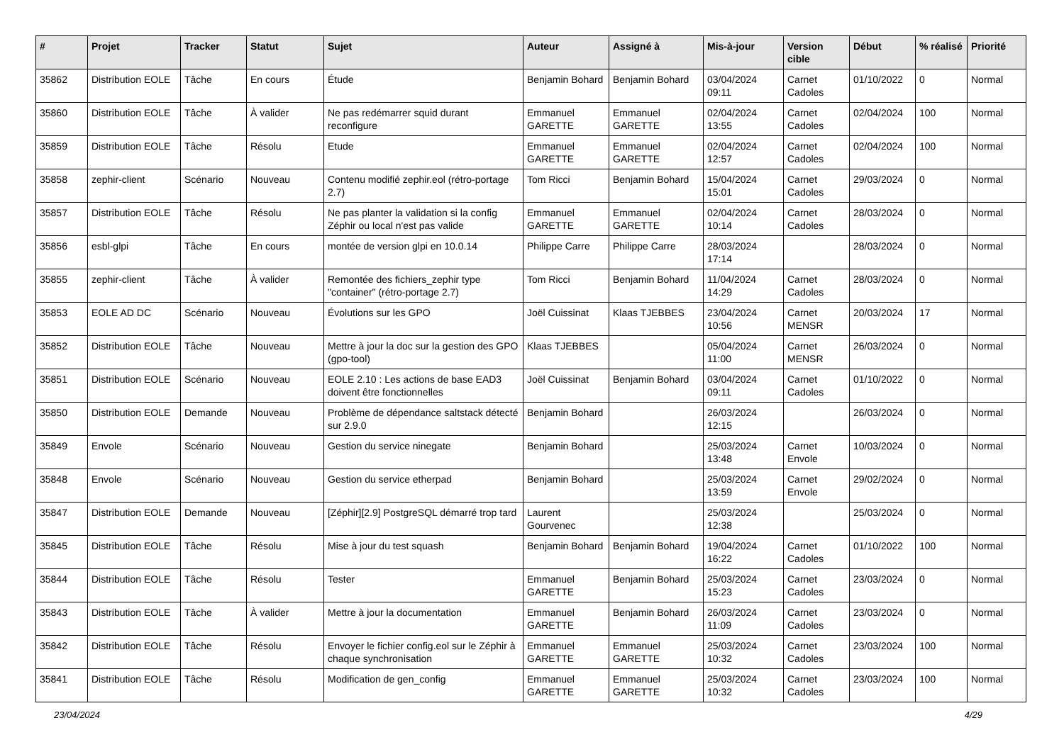| # | Projet | Tracker | Statut | Sujet | Auteur | Assigné à | Mis-à-jour | Version cible | Début | % réalisé | Priorité |
| --- | --- | --- | --- | --- | --- | --- | --- | --- | --- | --- | --- |
| 35862 | Distribution EOLE | Tâche | En cours | Étude | Benjamin Bohard | Benjamin Bohard | 03/04/2024 09:11 | Carnet Cadoles | 01/10/2022 | 0 | Normal |
| 35860 | Distribution EOLE | Tâche | À valider | Ne pas redémarrer squid durant reconfigure | Emmanuel GARETTE | Emmanuel GARETTE | 02/04/2024 13:55 | Carnet Cadoles | 02/04/2024 | 100 | Normal |
| 35859 | Distribution EOLE | Tâche | Résolu | Etude | Emmanuel GARETTE | Emmanuel GARETTE | 02/04/2024 12:57 | Carnet Cadoles | 02/04/2024 | 100 | Normal |
| 35858 | zephir-client | Scénario | Nouveau | Contenu modifié zephir.eol (rétro-portage 2.7) | Tom Ricci | Benjamin Bohard | 15/04/2024 15:01 | Carnet Cadoles | 29/03/2024 | 0 | Normal |
| 35857 | Distribution EOLE | Tâche | Résolu | Ne pas planter la validation si la config Zéphir ou local n'est pas valide | Emmanuel GARETTE | Emmanuel GARETTE | 02/04/2024 10:14 | Carnet Cadoles | 28/03/2024 | 0 | Normal |
| 35856 | esbl-glpi | Tâche | En cours | montée de version glpi en 10.0.14 | Philippe Carre | Philippe Carre | 28/03/2024 17:14 | | 28/03/2024 | 0 | Normal |
| 35855 | zephir-client | Tâche | À valider | Remontée des fichiers_zephir type "container" (rétro-portage 2.7) | Tom Ricci | Benjamin Bohard | 11/04/2024 14:29 | Carnet Cadoles | 28/03/2024 | 0 | Normal |
| 35853 | EOLE AD DC | Scénario | Nouveau | Évolutions sur les GPO | Joël Cuissinat | Klaas TJEBBES | 23/04/2024 10:56 | Carnet MENSR | 20/03/2024 | 17 | Normal |
| 35852 | Distribution EOLE | Tâche | Nouveau | Mettre à jour la doc sur la gestion des GPO (gpo-tool) | Klaas TJEBBES | | 05/04/2024 11:00 | Carnet MENSR | 26/03/2024 | 0 | Normal |
| 35851 | Distribution EOLE | Scénario | Nouveau | EOLE 2.10 : Les actions de base EAD3 doivent être fonctionnelles | Joël Cuissinat | Benjamin Bohard | 03/04/2024 09:11 | Carnet Cadoles | 01/10/2022 | 0 | Normal |
| 35850 | Distribution EOLE | Demande | Nouveau | Problème de dépendance saltstack détecté sur 2.9.0 | Benjamin Bohard | | 26/03/2024 12:15 | | 26/03/2024 | 0 | Normal |
| 35849 | Envole | Scénario | Nouveau | Gestion du service ninegate | Benjamin Bohard | | 25/03/2024 13:48 | Carnet Envole | 10/03/2024 | 0 | Normal |
| 35848 | Envole | Scénario | Nouveau | Gestion du service etherpad | Benjamin Bohard | | 25/03/2024 13:59 | Carnet Envole | 29/02/2024 | 0 | Normal |
| 35847 | Distribution EOLE | Demande | Nouveau | [Zéphir][2.9] PostgreSQL démarré trop tard | Laurent Gourvenec | | 25/03/2024 12:38 | | 25/03/2024 | 0 | Normal |
| 35845 | Distribution EOLE | Tâche | Résolu | Mise à jour du test squash | Benjamin Bohard | Benjamin Bohard | 19/04/2024 16:22 | Carnet Cadoles | 01/10/2022 | 100 | Normal |
| 35844 | Distribution EOLE | Tâche | Résolu | Tester | Emmanuel GARETTE | Benjamin Bohard | 25/03/2024 15:23 | Carnet Cadoles | 23/03/2024 | 0 | Normal |
| 35843 | Distribution EOLE | Tâche | À valider | Mettre à jour la documentation | Emmanuel GARETTE | Benjamin Bohard | 26/03/2024 11:09 | Carnet Cadoles | 23/03/2024 | 0 | Normal |
| 35842 | Distribution EOLE | Tâche | Résolu | Envoyer le fichier config.eol sur le Zéphir à chaque synchronisation | Emmanuel GARETTE | Emmanuel GARETTE | 25/03/2024 10:32 | Carnet Cadoles | 23/03/2024 | 100 | Normal |
| 35841 | Distribution EOLE | Tâche | Résolu | Modification de gen_config | Emmanuel GARETTE | Emmanuel GARETTE | 25/03/2024 10:32 | Carnet Cadoles | 23/03/2024 | 100 | Normal |
23/04/2024 4/29